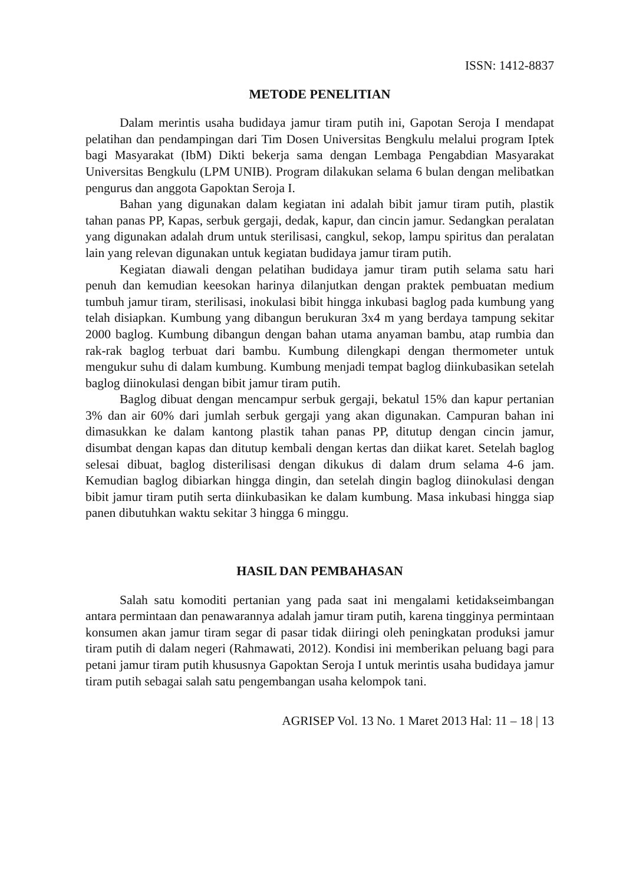ISSN: 1412-8837
METODE PENELITIAN
Dalam merintis usaha budidaya jamur tiram putih ini, Gapotan Seroja I mendapat pelatihan dan pendampingan dari Tim Dosen Universitas Bengkulu melalui program Iptek bagi Masyarakat (IbM) Dikti bekerja sama dengan Lembaga Pengabdian Masyarakat Universitas Bengkulu (LPM UNIB). Program dilakukan selama 6 bulan dengan melibatkan pengurus dan anggota Gapoktan Seroja I.
Bahan yang digunakan dalam kegiatan ini adalah bibit jamur tiram putih, plastik tahan panas PP, Kapas, serbuk gergaji, dedak, kapur, dan cincin jamur. Sedangkan peralatan yang digunakan adalah drum untuk sterilisasi, cangkul, sekop, lampu spiritus dan peralatan lain yang relevan digunakan untuk kegiatan budidaya jamur tiram putih.
Kegiatan diawali dengan pelatihan budidaya jamur tiram putih selama satu hari penuh dan kemudian keesokan harinya dilanjutkan dengan praktek pembuatan medium tumbuh jamur tiram, sterilisasi, inokulasi bibit hingga inkubasi baglog pada kumbung yang telah disiapkan. Kumbung yang dibangun berukuran 3x4 m yang berdaya tampung sekitar 2000 baglog. Kumbung dibangun dengan bahan utama anyaman bambu, atap rumbia dan rak-rak baglog terbuat dari bambu. Kumbung dilengkapi dengan thermometer untuk mengukur suhu di dalam kumbung. Kumbung menjadi tempat baglog diinkubasikan setelah baglog diinokulasi dengan bibit jamur tiram putih.
Baglog dibuat dengan mencampur serbuk gergaji, bekatul 15% dan kapur pertanian 3% dan air 60% dari jumlah serbuk gergaji yang akan digunakan. Campuran bahan ini dimasukkan ke dalam kantong plastik tahan panas PP, ditutup dengan cincin jamur, disumbat dengan kapas dan ditutup kembali dengan kertas dan diikat karet. Setelah baglog selesai dibuat, baglog disterilisasi dengan dikukus di dalam drum selama 4-6 jam. Kemudian baglog dibiarkan hingga dingin, dan setelah dingin baglog diinokulasi dengan bibit jamur tiram putih serta diinkubasikan ke dalam kumbung. Masa inkubasi hingga siap panen dibutuhkan waktu sekitar 3 hingga 6 minggu.
HASIL DAN PEMBAHASAN
Salah satu komoditi pertanian yang pada saat ini mengalami ketidakseimbangan antara permintaan dan penawarannya adalah jamur tiram putih, karena tingginya permintaan konsumen akan jamur tiram segar di pasar tidak diiringi oleh peningkatan produksi jamur tiram putih di dalam negeri (Rahmawati, 2012). Kondisi ini memberikan peluang bagi para petani jamur tiram putih khususnya Gapoktan Seroja I untuk merintis usaha budidaya jamur tiram putih sebagai salah satu pengembangan usaha kelompok tani.
AGRISEP Vol. 13 No. 1 Maret 2013 Hal: 11 – 18 | 13